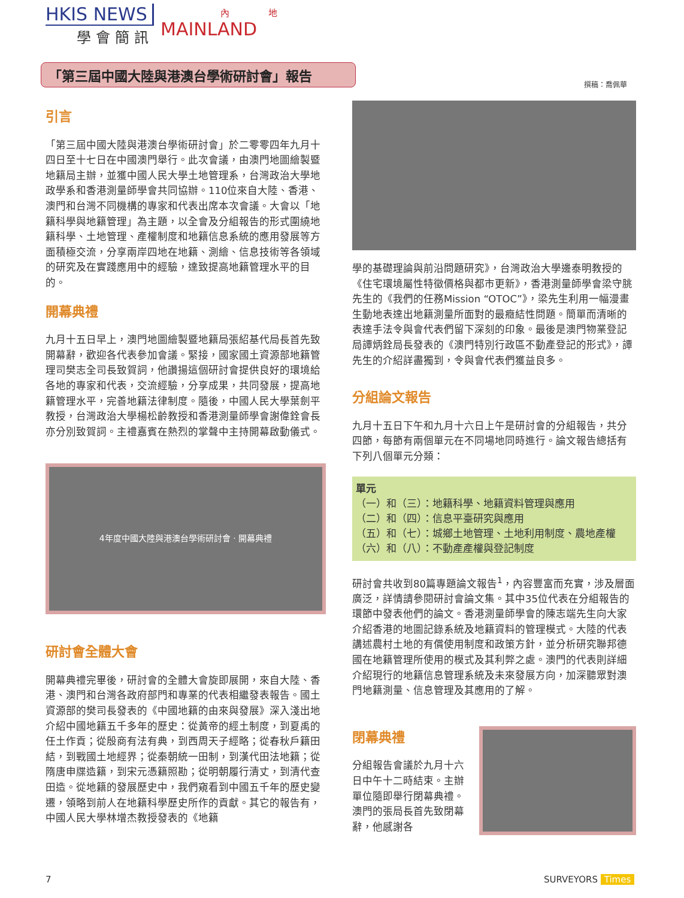HKIS NEWS
學會簡訊
內 地
MAINLAND
「第三屆中國大陸與港澳台學術研討會」報告
撰稿：喬佩華
引言
「第三屆中國大陸與港澳台學術研討會」於二零零四年九月十四日至十七日在中國澳門舉行。此次會議，由澳門地圖繪製暨地籍局主辦，並獲中國人民大學土地管理系，台灣政治大學地政學系和香港測量師學會共同協辦。110位來自大陸、香港、澳門和台灣不同機構的專家和代表出席本次會議。大會以「地籍科學與地籍管理」為主題，以全會及分組報告的形式圍繞地籍科學、土地管理、產權制度和地籍信息系統的應用發展等方面積極交流，分享兩岸四地在地籍、測繪、信息技術等各領域的研究及在實踐應用中的經驗，達致提高地籍管理水平的目的。
開幕典禮
九月十五日早上，澳門地圖繪製暨地籍局張紹基代局長首先致開幕辭，歡迎各代表參加會議。緊接，國家國土資源部地籍管理司樊志全司長致賀詞，他讚揚這個研討會提供良好的環境給各地的專家和代表，交流經驗，分享成果，共同發展，提高地籍管理水平，完善地籍法律制度。隨後，中國人民大學葉劍平教授，台灣政治大學楊松齡教授和香港測量師學會謝偉銓會長亦分別致賀詞。主禮嘉賓在熱烈的掌聲中主持開幕啟動儀式。
4年度中國大陸與港澳台學術研討會 · 開幕典禮
研討會全體大會
開幕典禮完畢後，研討會的全體大會旋即展開，來自大陸、香港、澳門和台灣各政府部門和專業的代表相繼發表報告。國土資源部的樊司長發表的《中國地籍的由來與發展》深入淺出地介紹中國地籍五千多年的歷史：從黃帝的經土制度，到夏禹的任土作貢；從殷商有法有典，到西周天子經略；從春秋戶籍田結，到戰國土地經界；從秦朝統一田制，到漢代田法地籍；從隋唐申牒造籍，到宋元憑籍照勘；從明朝履行清丈，到清代查田造。從地籍的發展歷史中，我們窺看到中國五千年的歷史變遷，領略到前人在地籍科學歷史所作的貢獻。其它的報告有，中國人民大學林增杰教授發表的《地籍
學的基礎理論與前沿問題研究》，台灣政治大學邊泰明教授的《住宅環境屬性特徵價格與都市更新》，香港測量師學會梁守朓先生的《我們的任務Mission “OTOC”》，梁先生利用一幅漫畫生動地表達出地籍測量所面對的最癥結性問題。簡單而清晰的表達手法令與會代表們留下深刻的印象。最後是澳門物業登記局譚炳銓局長發表的《澳門特別行政區不動產登記的形式》，譚先生的介紹詳盡獨到，令與會代表們獲益良多。
分組論文報告
九月十五日下午和九月十六日上午是研討會的分組報告，共分四節，每節有兩個單元在不同場地同時進行。論文報告總括有下列八個單元分類：
單元
（一）和（三）：地籍科學、地籍資料管理與應用
（二）和（四）：信息平臺研究與應用
（五）和（七）：城鄉土地管理、土地利用制度、農地產權
（六）和（八）：不動產產權與登記制度
研討會共收到80篇專題論文報告<sup>1</sup>，內容豐富而充實，涉及層面廣泛，詳情請參閱研討會論文集。其中35位代表在分組報告的環節中發表他們的論文。香港測量師學會的陳志端先生向大家介紹香港的地圖記錄系統及地籍資料的管理模式。大陸的代表講述農村土地的有償使用制度和政策方針，並分析研究聯邦德國在地籍管理所使用的模式及其利弊之處。澳門的代表則詳細介紹現行的地籍信息管理系統及未來發展方向，加深聽眾對澳門地籍測量、信息管理及其應用的了解。
閉幕典禮
分組報告會議於九月十六日中午十二時結束。主辦單位隨即舉行閉幕典禮。澳門的張局長首先致閉幕辭，他感謝各
7 SURVEYORS Times